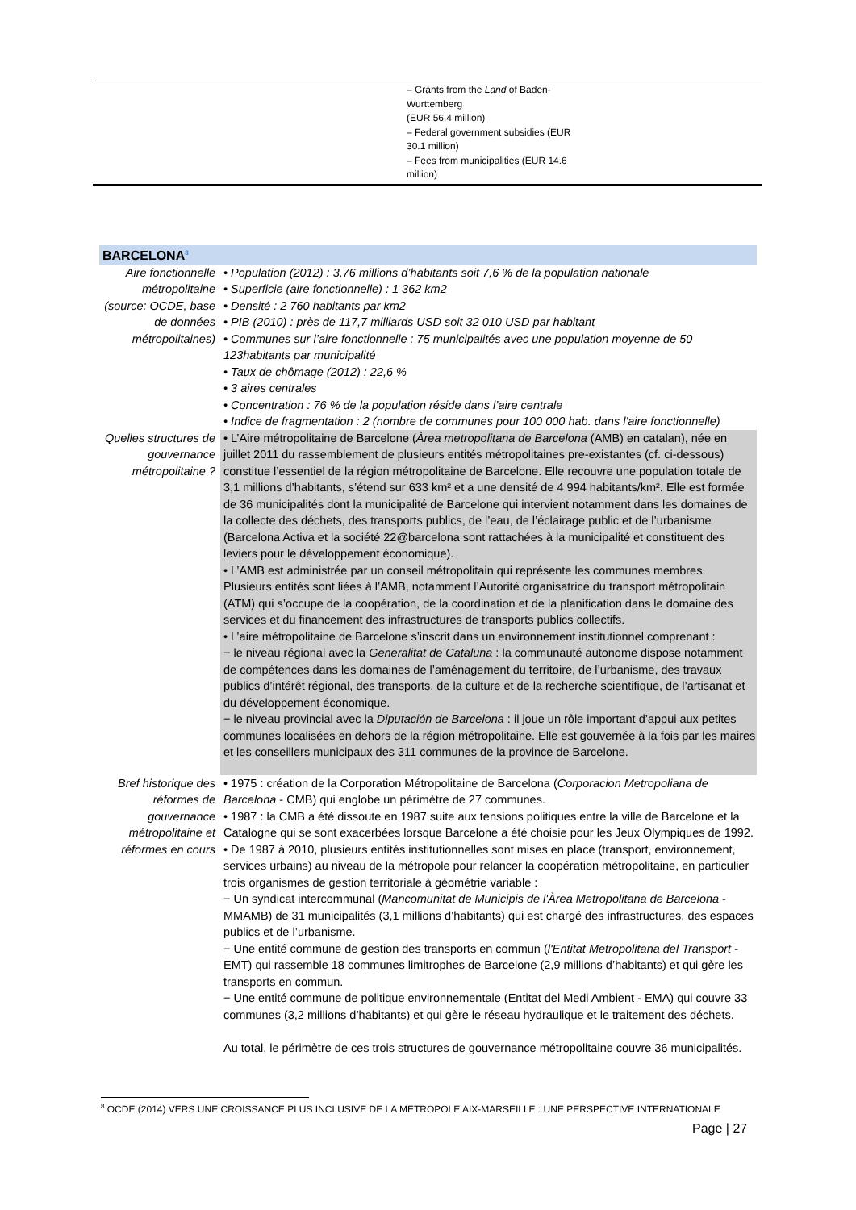– Grants from the Land of Baden-Wurttemberg
(EUR 56.4 million)
– Federal government subsidies (EUR 30.1 million)
– Fees from municipalities (EUR 14.6 million)
| BARCELONA<sup>8</sup> | |
| Aire fonctionnelle métropolitaine (source: OCDE, base de données métropolitaines) | • Population (2012) : 3,76 millions d’habitants soit 7,6 % de la population nationale • Superficie (aire fonctionnelle) : 1 362 km2 • Densité : 2 760 habitants par km2 • PIB (2010) : près de 117,7 milliards USD soit 32 010 USD par habitant • Communes sur l’aire fonctionnelle : 75 municipalités avec une population moyenne de 50 123habitants par municipalité • Taux de chômage (2012) : 22,6 % • 3 aires centrales • Concentration : 76 % de la population réside dans l’aire centrale • Indice de fragmentation : 2 (nombre de communes pour 100 000 hab. dans l'aire fonctionnelle) |
| Quelles structures de gouvernance métropolitaine ? | • L’Aire métropolitaine de Barcelone ( Àrea metropolitana de Barcelona (AMB) en catalan), née en juillet 2011 du rassemblement de plusieurs entités métropolitaines pre-existantes (cf. ci-dessous) constitue l’essentiel de la région métropolitaine de Barcelone. Elle recouvre une population totale de 3,1 millions d’habitants, s’étend sur 633 km² et a une densité de 4 994 habitants/km². Elle est formée de 36 municipalités dont la municipalité de Barcelone qui intervient notamment dans les domaines de la collecte des déchets, des transports publics, de l’eau, de l’éclairage public et de l’urbanisme (Barcelona Activa et la société 22@barcelona sont rattachées à la municipalité et constituent des leviers pour le développement économique). • L’AMB est administrée par un conseil métropolitain qui représente les communes membres. Plusieurs entités sont liées à l’AMB, notamment l’Autorité organisatrice du transport métropolitain (ATM) qui s’occupe de la coopération, de la coordination et de la planification dans le domaine des services et du financement des infrastructures de transports publics collectifs. • L’aire métropolitaine de Barcelone s’inscrit dans un environnement institutionnel comprenant : − le niveau régional avec la Generalitat de Cataluna : la communauté autonome dispose notamment de compétences dans les domaines de l’aménagement du territoire, de l’urbanisme, des travaux publics d’intérêt régional, des transports, de la culture et de la recherche scientifique, de l’artisanat et du développement économique. − le niveau provincial avec la Diputación de Barcelona : il joue un rôle important d’appui aux petites communes localisées en dehors de la région métropolitaine. Elle est gouvernée à la fois par les maires et les conseillers municipaux des 311 communes de la province de Barcelone. |
| Bref historique des réformes de gouvernance métropolitaine et réformes en cours | • 1975 : création de la Corporation Métropolitaine de Barcelona ( Corporacion Metropoliana de Barcelona - CMB) qui englobe un périmètre de 27 communes. • 1987 : la CMB a été dissoute en 1987 suite aux tensions politiques entre la ville de Barcelone et la Catalogne qui se sont exacerbées lorsque Barcelone a été choisie pour les Jeux Olympiques de 1992. • De 1987 à 2010, plusieurs entités institutionnelles sont mises en place (transport, environnement, services urbains) au niveau de la métropole pour relancer la coopération métropolitaine, en particulier trois organismes de gestion territoriale à géométrie variable : − Un syndicat intercommunal ( Mancomunitat de Municipis de l'Àrea Metropolitana de Barcelona - MMAMB) de 31 municipalités (3,1 millions d’habitants) qui est chargé des infrastructures, des espaces publics et de l’urbanisme. − Une entité commune de gestion des transports en commun ( l'Entitat Metropolitana del Transport - EMT) qui rassemble 18 communes limitrophes de Barcelone (2,9 millions d’habitants) et qui gère les transports en commun. − Une entité commune de politique environnementale (Entitat del Medi Ambient - EMA) qui couvre 33 communes (3,2 millions d’habitants) et qui gère le réseau hydraulique et le traitement des déchets. Au total, le périmètre de ces trois structures de gouvernance métropolitaine couvre 36 municipalités. |
<sup>8</sup> OCDE (2014) VERS UNE CROISSANCE PLUS INCLUSIVE DE LA METROPOLE AIX-MARSEILLE : UNE PERSPECTIVE INTERNATIONALE
Page | 27